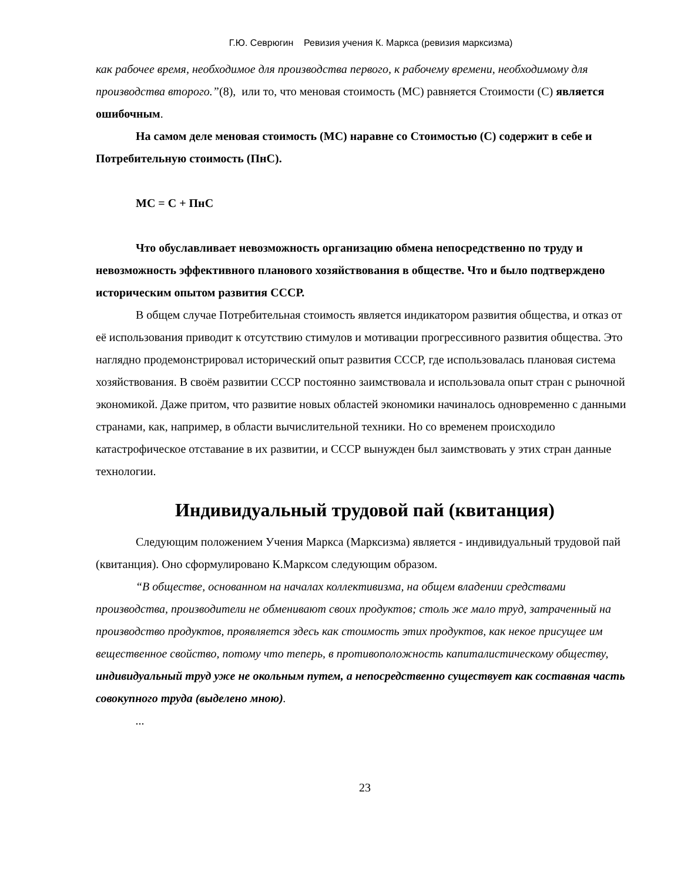Г.Ю. Севрюгин Ревизия учения К. Маркса (ревизия марксизма)
как рабочее время, необходимое для производства первого, к рабочему времени, необходимому для производства второго.”(8), или то, что меновая стоимость (МС) равняется Стоимости (С) является ошибочным.
На самом деле меновая стоимость (МС) наравне со Стоимостью (С) содержит в себе и Потребительную стоимость (ПнС).
МС = С + ПнС
Что обуславливает невозможность организацию обмена непосредственно по труду и невозможность эффективного планового хозяйствования в обществе. Что и было подтверждено историческим опытом развития СССР.
В общем случае Потребительная стоимость является индикатором развития общества, и отказ от её использования приводит к отсутствию стимулов и мотивации прогрессивного развития общества. Это наглядно продемонстрировал исторический опыт развития СССР, где использовалась плановая система хозяйствования. В своём развитии СССР постоянно заимствовала и использовала опыт стран с рыночной экономикой. Даже притом, что развитие новых областей экономики начиналось одновременно с данными странами, как, например, в области вычислительной техники. Но со временем происходило катастрофическое отставание в их развитии, и СССР вынужден был заимствовать у этих стран данные технологии.
Индивидуальный трудовой пай (квитанция)
Следующим положением Учения Маркса (Марксизма) является - индивидуальный трудовой пай (квитанция). Оно сформулировано К.Марксом следующим образом.
“В обществе, основанном на началах коллективизма, на общем владении средствами производства, производители не обменивают своих продуктов; столь же мало труд, затраченный на производство продуктов, проявляется здесь как стоимость этих продуктов, как некое присущее им вещественное свойство, потому что теперь, в противоположность капиталистическому обществу, индивидуальный труд уже не окольным путем, а непосредственно существует как составная часть совокупного труда (выделено мною).
...
23